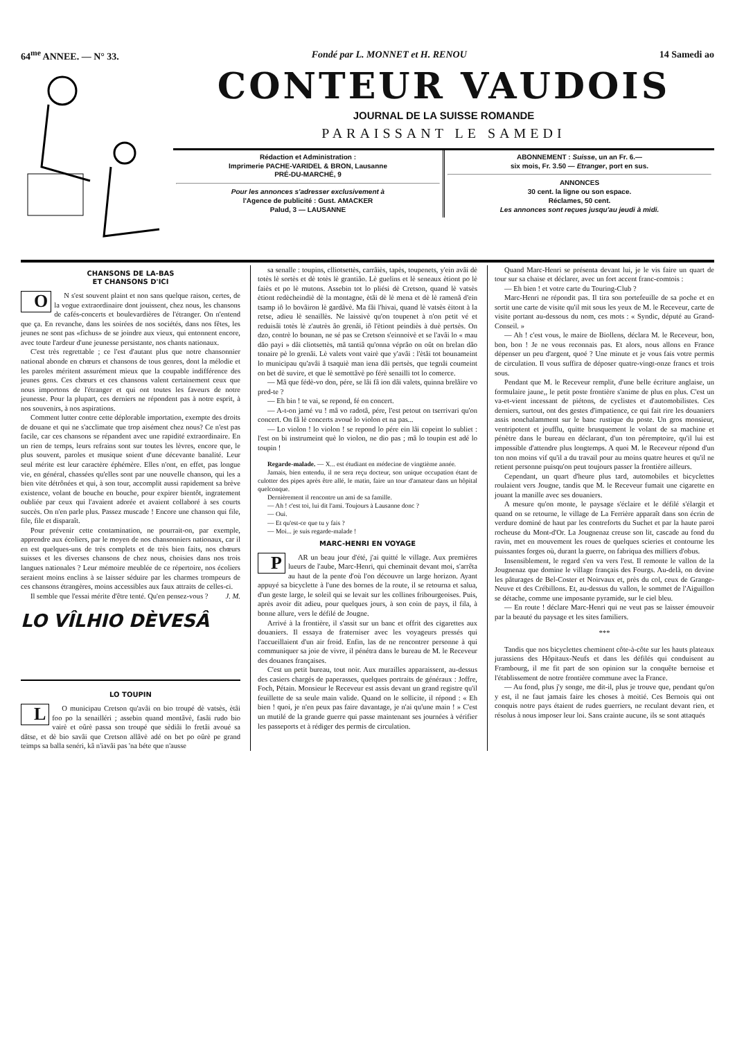64<sup>me</sup> ANNEE. — N° 33. Fondé par L. MONNET et H. RENOU 14 Samedi ao
CONTEUR VAUDOIS
JOURNAL DE LA SUISSE ROMANDE
PARAISSANT LE SAMEDI
Rédaction et Administration :
Imprimerie PACHE-VARIDEL & BRON, Lausanne
PRÉ-DU-MARCHÉ, 9
Pour les annonces s'adresser exclusivement à
l'Agence de publicité : Gust. AMACKER
Palud, 3 — LAUSANNE
ABONNEMENT : Suisse, un an Fr. 6.—
six mois, Fr. 3.50 — Etranger, port en sus.
ANNONCES
30 cent. la ligne ou son espace.
Réclames, 50 cent.
Les annonces sont reçues jusqu'au jeudi à midi.
CHANSONS DE LA-BAS
ET CHANSONS D'ICI
ON s'est souvent plaint et non sans quelque raison, certes, de la vogue extraordinaire dont jouissent, chez nous, les chansons de cafés-concerts et boulevardières de l'étranger. On n'entend que ça. En revanche, dans les soirées de nos sociétés, dans nos fêtes, les jeunes ne sont pas «fichus» de se joindre aux vieux, qui entonnent encore, avec toute l'ardeur d'une jeunesse persistante, nos chants nationaux.
C'est très regrettable ; ce l'est d'autant plus que notre chansonnier national abonde en chœurs et chansons de tous genres, dont la mélodie et les paroles méritent assurément mieux que la coupable indifférence des jeunes gens. Ces chœurs et ces chansons valent certainement ceux que nous importons de l'étranger et qui ont toutes les faveurs de notre jeunesse. Pour la plupart, ces derniers ne répondent pas à notre esprit, à nos souvenirs, à nos aspirations.
Comment lutter contre cette déplorable importation, exempte des droits de douane et qui ne s'acclimate que trop aisément chez nous? Ce n'est pas facile, car ces chansons se répandent avec une rapidité extraordinaire. En un rien de temps, leurs refrains sont sur toutes les lèvres, encore que, le plus souvent, paroles et musique soient d'une décevante banalité. Leur seul mérite est leur caractère éphémère. Elles n'ont, en effet, pas longue vie, en général, chassées qu'elles sont par une nouvelle chanson, qui les a bien vite détrônées et qui, à son tour, accomplit aussi rapidement sa brève existence, volant de bouche en bouche, pour expirer bientôt, ingratement oubliée par ceux qui l'avaient adorée et avaient collaboré à ses courts succès. On n'en parle plus. Passez muscade ! Encore une chanson qui file, file, file et disparaît.
Pour prévenir cette contamination, ne pourrait-on, par exemple, apprendre aux écoliers, par le moyen de nos chansonniers nationaux, car il en est quelques-uns de très complets et de très bien faits, nos chœurs suisses et les diverses chansons de chez nous, choisies dans nos trois langues nationales ? Leur mémoire meublée de ce répertoire, nos écoliers seraient moins enclins à se laisser séduire par les charmes trompeurs de ces chansons étrangères, moins accessibles aux faux attraits de celles-ci.
Il semble que l'essai mérite d'être tenté. Qu'en pensez-vous ? J. M.
LO VÎLHIO DÈVESÂ
LO TOUPIN
LO municipau Cretson qu'avâi on bio troupé dè vatsès, ètâi foo po la senailléri ; assebin quand montâvè, fasâi rudo bio vairè et oûrè passa son troupé que sèdiâi lo fretâi avoué sa dâtse, et dè bio savâi que Cretson allâvè adé on bet po oûrè pe grand teimps sa balla senéri, kâ n'iavâi pas 'na béte que n'ausse
sa senalle : toupins, clliotsettès, carrâiès, tapès, toupenets, y'ein avâi dè totès lè sortès et dè totès lè grantiâo. Lè guelins et lè seneaux ètiont po lè faiès et po lè mutons. Assebin tot lo pliési dè Cretson, quand lè vatsès ètiont redècheindiè dè la montagne, ètâi dè lè mena et dè lè ramenâ d'ein tsamp iô lo bovâiron lè gardâvè. Ma fâi l'hivai, quand lè vatsès èitont à la retse, adieu lè senaillès. Ne laissivè qu'on toupenet à n'on petit vé et reduisâi totès lè z'autrès âo grenâi, iô l'ètiont peindiès à duè pertsès. On dzo, contrè lo bounan, ne sé pas se Cretson s'einnoivè et se l'avâi lo « mau dâo payi » dâi cliotsettès, mâ tantiâ qu'onna véprâo on oût on brelan dâo tonaire pè lo grenâi. Lè valets vont vairè que y'avâi : l'ètâi tot bounameint lo municipau qu'avâi â tsaquiè man iena dâi pertsès, que tegnâi coumeint on bet dè suvire, et que lè semottâvè po férè senailli tot lo comerce.
— Mâ que fédè-vo don, pére, se lâi fâ ion dâi valets, quinna brelâire vo pred-te ?
— Eh bin ! te vai, se repond, fé on concert.
— A-t-on jamé vu ! mâ vo radotâ, pére, l'est petout on tserrivari qu'on concert. On fâ lè concerts avoué lo violon et na pas...
— Lo violon ! lo violon ! se repond lo pére ein lâi copeint lo subliet : l'est on bi instrumeint què lo violon, ne dio pas ; mâ lo toupin est adé lo toupin !
Regarde-malade. — X... est étudiant en médecine de vingtième année.
Jamais, bien entendu, il ne sera reçu docteur, son unique occupation étant de culotter des pipes après être allé, le matin, faire un tour d'amateur dans un hôpital quelconque.
Dernièrement il rencontre un ami de sa famille.
— Ah ! c'est toi, lui dit l'ami. Toujours à Lausanne donc ?
— Oui.
— Et qu'est-ce que tu y fais ?
— Moi... je suis regarde-malade !
MARC-HENRI EN VOYAGE
PAR un beau jour d'été, j'ai quitté le village. Aux premières lueurs de l'aube, Marc-Henri, qui cheminait devant moi, s'arrêta au haut de la pente d'où l'on découvre un large horizon. Ayant appuyé sa bicyclette à l'une des bornes de la route, il se retourna et salua, d'un geste large, le soleil qui se levait sur les collines fribourgeoises. Puis, après avoir dit adieu, pour quelques jours, à son coin de pays, il fila, à bonne allure, vers le défilé de Jougne.
Arrivé à la frontière, il s'assit sur un banc et offrit des cigarettes aux douaniers. Il essaya de fraterniser avec les voyageurs pressés qui l'accueillaient d'un air froid. Enfin, las de ne rencontrer personne à qui communiquer sa joie de vivre, il pénétra dans le bureau de M. le Receveur des douanes françaises.
C'est un petit bureau, tout noir. Aux murailles apparaissent, au-dessus des casiers chargés de paperasses, quelques portraits de généraux : Joffre, Foch, Pétain. Monsieur le Receveur est assis devant un grand registre qu'il feuillette de sa seule main valide. Quand on le sollicite, il répond : « Eh bien ! quoi, je n'en peux pas faire davantage, je n'ai qu'une main ! » C'est un mutilé de la grande guerre qui passe maintenant ses journées à vérifier les passeports et à rédiger des permis de circulation.
Quand Marc-Henri se présenta devant lui, je le vis faire un quart de tour sur sa chaise et déclarer, avec un fort accent franc-comtois :
— Eh bien ! et votre carte du Touring-Club ?
Marc-Henri ne répondit pas. Il tira son portefeuille de sa poche et en sortit une carte de visite qu'il mit sous les yeux de M. le Receveur, carte de visite portant au-dessous du nom, ces mots : « Syndic, député au Grand-Conseil. »
— Ah ! c'est vous, le maire de Biollens, déclara M. le Receveur, bon, bon, bon ! Je ne vous reconnais pas. Et alors, nous allons en France dépenser un peu d'argent, quoé ? Une minute et je vous fais votre permis de circulation. Il vous suffira de déposer quatre-vingt-onze francs et trois sous.
Pendant que M. le Receveur remplit, d'une belle écriture anglaise, un formulaire jaune,, le petit poste frontière s'anime de plus en plus. C'est un va-et-vient incessant de piétons, de cyclistes et d'automobilistes. Ces derniers, surtout, ont des gestes d'impatience, ce qui fait rire les douaniers assis nonchalamment sur le banc rustique du poste. Un gros monsieur, ventripotent et joufflu, quitte brusquement le volant de sa machine et pénètre dans le bureau en déclarant, d'un ton péremptoire, qu'il lui est impossible d'attendre plus longtemps. A quoi M. le Receveur répond d'un ton non moins vif qu'il a du travail pour au moins quatre heures et qu'il ne retient personne puisqu'on peut toujours passer la frontière ailleurs.
Cependant, un quart d'heure plus tard, automobiles et bicyclettes roulaient vers Jougne, tandis que M. le Receveur fumait une cigarette en jouant la manille avec ses douaniers.
A mesure qu'on monte, le paysage s'éclaire et le défilé s'élargit et quand on se retourne, le village de La Ferrière apparaît dans son écrin de verdure dominé de haut par les contreforts du Suchet et par la haute paroi rocheuse du Mont-d'Or. La Jougnenaz creuse son lit, cascade au fond du ravin, met en mouvement les roues de quelques scieries et contourne les puissantes forges où, durant la guerre, on fabriqua des milliers d'obus.
Insensiblement, le regard s'en va vers l'est. Il remonte le vallon de la Jougnenaz que domine le village français des Fourgs. Au-delà, on devine les pâturages de Bel-Coster et Noirvaux et, près du col, ceux de Grange-Neuve et des Crébillons. Et, au-dessus du vallon, le sommet de l'Aiguillon se détache, comme une imposante pyramide, sur le ciel bleu.
— En route ! déclare Marc-Henri qui ne veut pas se laisser émouvoir par la beauté du paysage et les sites familiers.
***
Tandis que nos bicyclettes cheminent côte-à-côte sur les hauts plateaux jurassiens des Hôpitaux-Neufs et dans les défilés qui conduisent au Frambourg, il me fit part de son opinion sur la conquête bernoise et l'établissement de notre frontière commune avec la France.
— Au fond, plus j'y songe, me dit-il, plus je trouve que, pendant qu'on y est, il ne faut jamais faire les choses à moitié. Ces Bernois qui ont conquis notre pays étaient de rudes guerriers, ne reculant devant rien, et résolus à nous imposer leur loi. Sans crainte aucune, ils se sont attaqués